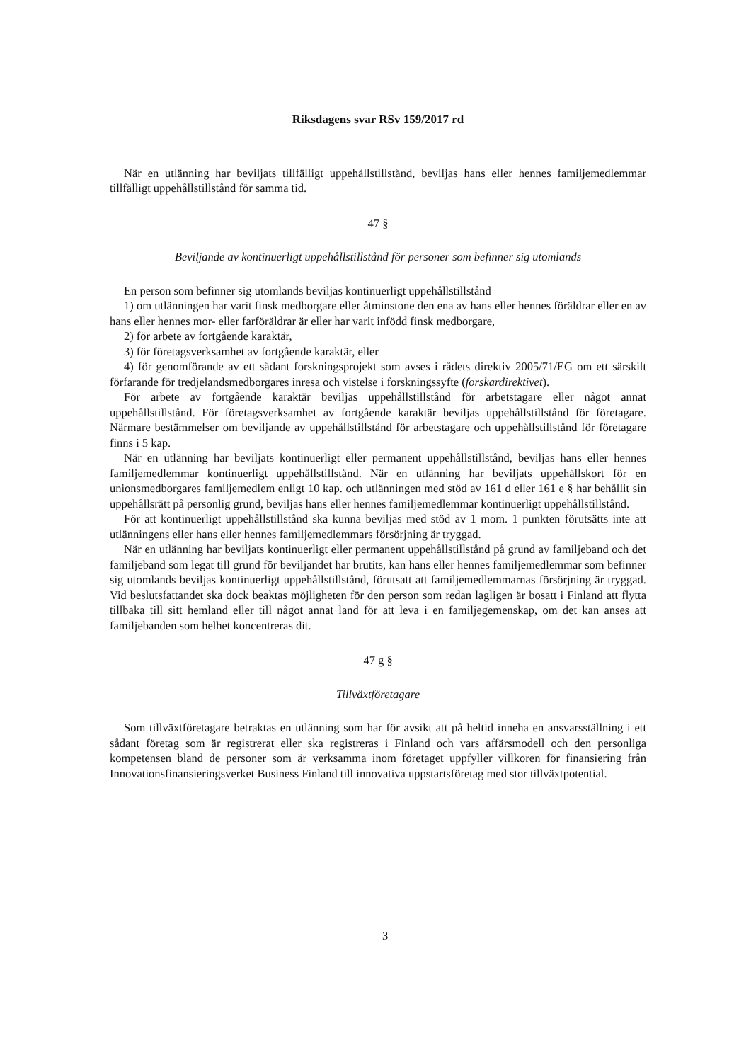Riksdagens svar RSv 159/2017 rd
När en utlänning har beviljats tillfälligt uppehållstillstånd, beviljas hans eller hennes familjemedlemmar tillfälligt uppehållstillstånd för samma tid.
47 §
Beviljande av kontinuerligt uppehållstillstånd för personer som befinner sig utomlands
En person som befinner sig utomlands beviljas kontinuerligt uppehållstillstånd
1) om utlänningen har varit finsk medborgare eller åtminstone den ena av hans eller hennes föräldrar eller en av hans eller hennes mor- eller farföräldrar är eller har varit infödd finsk medborgare,
2) för arbete av fortgående karaktär,
3) för företagsverksamhet av fortgående karaktär, eller
4) för genomförande av ett sådant forskningsprojekt som avses i rådets direktiv 2005/71/EG om ett särskilt förfarande för tredjelandsmedborgares inresa och vistelse i forskningssyfte (forskardirektivet).
För arbete av fortgående karaktär beviljas uppehållstillstånd för arbetstagare eller något annat uppehållstillstånd. För företagsverksamhet av fortgående karaktär beviljas uppehållstillstånd för företagare. Närmare bestämmelser om beviljande av uppehållstillstånd för arbetstagare och uppehållstillstånd för företagare finns i 5 kap.
När en utlänning har beviljats kontinuerligt eller permanent uppehållstillstånd, beviljas hans eller hennes familjemedlemmar kontinuerligt uppehållstillstånd. När en utlänning har beviljats uppehållskort för en unionsmedborgares familjemedlem enligt 10 kap. och utlänningen med stöd av 161 d eller 161 e § har behållit sin uppehållsrätt på personlig grund, beviljas hans eller hennes familjemedlemmar kontinuerligt uppehållstillstånd.
För att kontinuerligt uppehållstillstånd ska kunna beviljas med stöd av 1 mom. 1 punkten förutsätts inte att utlänningens eller hans eller hennes familjemedlemmars försörjning är tryggad.
När en utlänning har beviljats kontinuerligt eller permanent uppehållstillstånd på grund av familjeband och det familjeband som legat till grund för beviljandet har brutits, kan hans eller hennes familjemedlemmar som befinner sig utomlands beviljas kontinuerligt uppehållstillstånd, förutsatt att familjemedlemmarnas försörjning är tryggad. Vid beslutsfattandet ska dock beaktas möjligheten för den person som redan lagligen är bosatt i Finland att flytta tillbaka till sitt hemland eller till något annat land för att leva i en familjegemenskap, om det kan anses att familjebanden som helhet koncentreras dit.
47 g §
Tillväxtföretagare
Som tillväxtföretagare betraktas en utlänning som har för avsikt att på heltid inneha en ansvarsställning i ett sådant företag som är registrerat eller ska registreras i Finland och vars affärsmodell och den personliga kompetensen bland de personer som är verksamma inom företaget uppfyller villkoren för finansiering från Innovationsfinansieringsverket Business Finland till innovativa uppstartsföretag med stor tillväxtpotential.
3